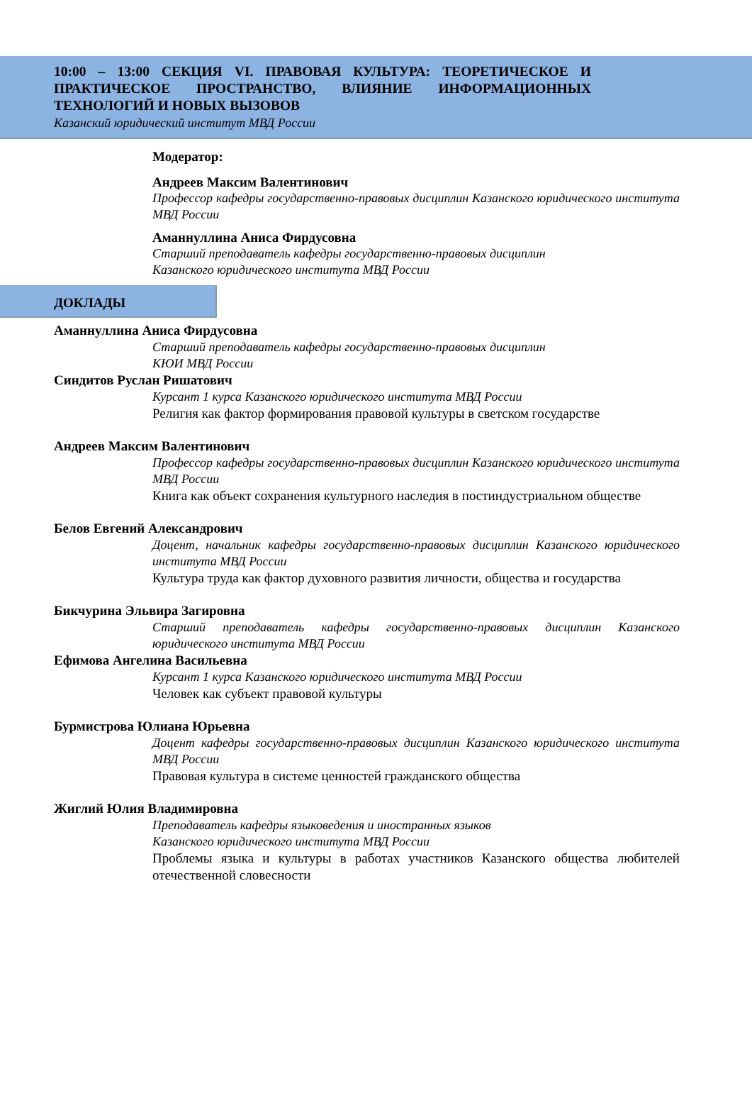10:00 – 13:00 СЕКЦИЯ VI. ПРАВОВАЯ КУЛЬТУРА: ТЕОРЕТИЧЕСКОЕ И ПРАКТИЧЕСКОЕ ПРОСТРАНСТВО, ВЛИЯНИЕ ИНФОРМАЦИОННЫХ ТЕХНОЛОГИЙ И НОВЫХ ВЫЗОВОВ
Казанский юридический институт МВД России
Модератор:
Андреев Максим Валентинович
Профессор кафедры государственно-правовых дисциплин Казанского юридического института МВД России
Аманнуллина Аниса Фирдусовна
Старший преподаватель кафедры государственно-правовых дисциплин
Казанского юридического института МВД России
ДОКЛАДЫ
Аманнуллина Аниса Фирдусовна
Старший преподаватель кафедры государственно-правовых дисциплин
КЮИ МВД России
Синдитов Руслан Ришатович
Курсант 1 курса Казанского юридического института МВД России
Религия как фактор формирования правовой культуры в светском государстве
Андреев Максим Валентинович
Профессор кафедры государственно-правовых дисциплин Казанского юридического института МВД России
Книга как объект сохранения культурного наследия в постиндустриальном обществе
Белов Евгений Александрович
Доцент, начальник кафедры государственно-правовых дисциплин Казанского юридического института МВД России
Культура труда как фактор духовного развития личности, общества и государства
Бикчурина Эльвира Загировна
Старший преподаватель кафедры государственно-правовых дисциплин Казанского юридического института МВД России
Ефимова Ангелина Васильевна
Курсант 1 курса Казанского юридического института МВД России
Человек как субъект правовой культуры
Бурмистрова Юлиана Юрьевна
Доцент кафедры государственно-правовых дисциплин Казанского юридического института МВД России
Правовая культура в системе ценностей гражданского общества
Жиглий Юлия Владимировна
Преподаватель кафедры языковедения и иностранных языков
Казанского юридического института МВД России
Проблемы языка и культуры в работах участников Казанского общества любителей отечественной словесности